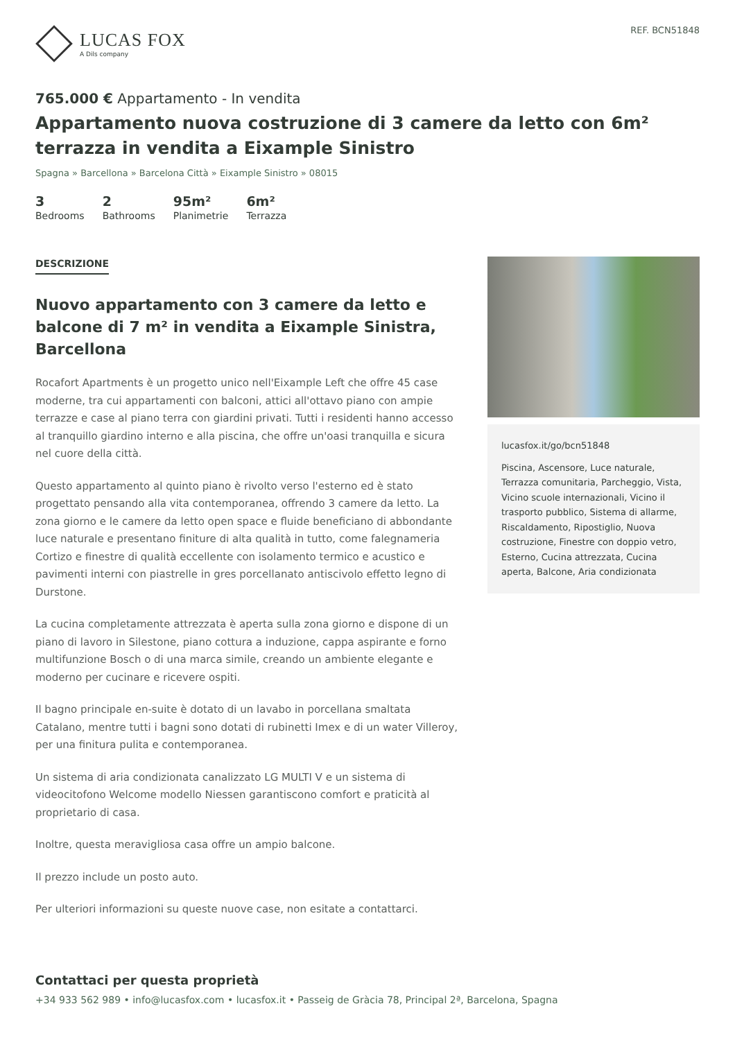LUCAS FOX
A Dils company
REF. BCN51848
765.000 € Appartamento - In vendita
Appartamento nuova costruzione di 3 camere da letto con 6m² terrazza in vendita a Eixample Sinistro
Spagna » Barcellona » Barcelona Città » Eixample Sinistro » 08015
3
Bedrooms
2
Bathrooms
95m²
Planimetrie
6m²
Terrazza
DESCRIZIONE
Nuovo appartamento con 3 camere da letto e balcone di 7 m² in vendita a Eixample Sinistra, Barcellona
Rocafort Apartments è un progetto unico nell'Eixample Left che offre 45 case moderne, tra cui appartamenti con balconi, attici all'ottavo piano con ampie terrazze e case al piano terra con giardini privati. Tutti i residenti hanno accesso al tranquillo giardino interno e alla piscina, che offre un'oasi tranquilla e sicura nel cuore della città.
Questo appartamento al quinto piano è rivolto verso l'esterno ed è stato progettato pensando alla vita contemporanea, offrendo 3 camere da letto. La zona giorno e le camere da letto open space e fluide beneficiano di abbondante luce naturale e presentano finiture di alta qualità in tutto, come falegnameria Cortizo e finestre di qualità eccellente con isolamento termico e acustico e pavimenti interni con piastrelle in gres porcellanato antiscivolo effetto legno di Durstone.
La cucina completamente attrezzata è aperta sulla zona giorno e dispone di un piano di lavoro in Silestone, piano cottura a induzione, cappa aspirante e forno multifunzione Bosch o di una marca simile, creando un ambiente elegante e moderno per cucinare e ricevere ospiti.
Il bagno principale en-suite è dotato di un lavabo in porcellana smaltata Catalano, mentre tutti i bagni sono dotati di rubinetti Imex e di un water Villeroy, per una finitura pulita e contemporanea.
Un sistema di aria condizionata canalizzato LG MULTI V e un sistema di videocitofono Welcome modello Niessen garantiscono comfort e praticità al proprietario di casa.
Inoltre, questa meravigliosa casa offre un ampio balcone.
Il prezzo include un posto auto.
Per ulteriori informazioni su queste nuove case, non esitate a contattarci.
lucasfox.it/go/bcn51848
Piscina, Ascensore, Luce naturale, Terrazza comunitaria, Parcheggio, Vista, Vicino scuole internazionali, Vicino il trasporto pubblico, Sistema di allarme, Riscaldamento, Ripostiglio, Nuova costruzione, Finestre con doppio vetro, Esterno, Cucina attrezzata, Cucina aperta, Balcone, Aria condizionata
Contattaci per questa proprietà
+34 933 562 989 • info@lucasfox.com • lucasfox.it • Passeig de Gràcia 78, Principal 2ª, Barcelona, Spagna